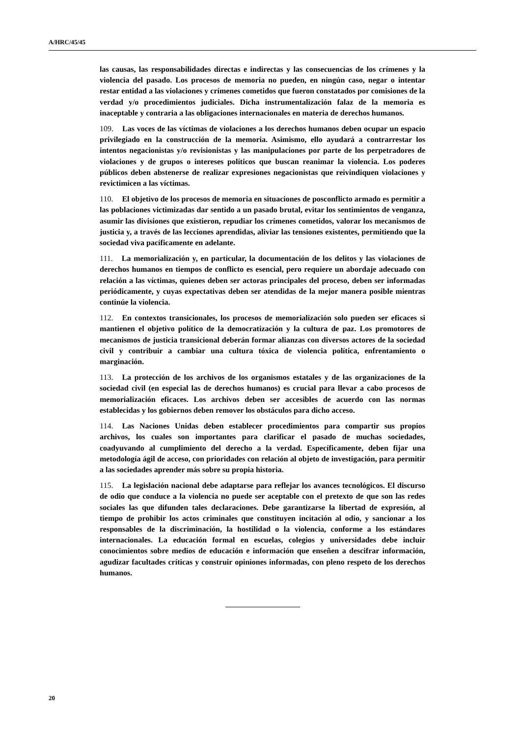A/HRC/45/45
las causas, las responsabilidades directas e indirectas y las consecuencias de los crímenes y la violencia del pasado. Los procesos de memoria no pueden, en ningún caso, negar o intentar restar entidad a las violaciones y crímenes cometidos que fueron constatados por comisiones de la verdad y/o procedimientos judiciales. Dicha instrumentalización falaz de la memoria es inaceptable y contraria a las obligaciones internacionales en materia de derechos humanos.
109. Las voces de las víctimas de violaciones a los derechos humanos deben ocupar un espacio privilegiado en la construcción de la memoria. Asimismo, ello ayudará a contrarrestar los intentos negacionistas y/o revisionistas y las manipulaciones por parte de los perpetradores de violaciones y de grupos o intereses políticos que buscan reanimar la violencia. Los poderes públicos deben abstenerse de realizar expresiones negacionistas que reivindiquen violaciones y revictimicen a las víctimas.
110. El objetivo de los procesos de memoria en situaciones de posconflicto armado es permitir a las poblaciones victimizadas dar sentido a un pasado brutal, evitar los sentimientos de venganza, asumir las divisiones que existieron, repudiar los crímenes cometidos, valorar los mecanismos de justicia y, a través de las lecciones aprendidas, aliviar las tensiones existentes, permitiendo que la sociedad viva pacíficamente en adelante.
111. La memorialización y, en particular, la documentación de los delitos y las violaciones de derechos humanos en tiempos de conflicto es esencial, pero requiere un abordaje adecuado con relación a las víctimas, quienes deben ser actoras principales del proceso, deben ser informadas periódicamente, y cuyas expectativas deben ser atendidas de la mejor manera posible mientras continúe la violencia.
112. En contextos transicionales, los procesos de memorialización solo pueden ser eficaces si mantienen el objetivo político de la democratización y la cultura de paz. Los promotores de mecanismos de justicia transicional deberán formar alianzas con diversos actores de la sociedad civil y contribuir a cambiar una cultura tóxica de violencia política, enfrentamiento o marginación.
113. La protección de los archivos de los organismos estatales y de las organizaciones de la sociedad civil (en especial las de derechos humanos) es crucial para llevar a cabo procesos de memorialización eficaces. Los archivos deben ser accesibles de acuerdo con las normas establecidas y los gobiernos deben remover los obstáculos para dicho acceso.
114. Las Naciones Unidas deben establecer procedimientos para compartir sus propios archivos, los cuales son importantes para clarificar el pasado de muchas sociedades, coadyuvando al cumplimiento del derecho a la verdad. Específicamente, deben fijar una metodología ágil de acceso, con prioridades con relación al objeto de investigación, para permitir a las sociedades aprender más sobre su propia historia.
115. La legislación nacional debe adaptarse para reflejar los avances tecnológicos. El discurso de odio que conduce a la violencia no puede ser aceptable con el pretexto de que son las redes sociales las que difunden tales declaraciones. Debe garantizarse la libertad de expresión, al tiempo de prohibir los actos criminales que constituyen incitación al odio, y sancionar a los responsables de la discriminación, la hostilidad o la violencia, conforme a los estándares internacionales. La educación formal en escuelas, colegios y universidades debe incluir conocimientos sobre medios de educación e información que enseñen a descifrar información, agudizar facultades críticas y construir opiniones informadas, con pleno respeto de los derechos humanos.
20